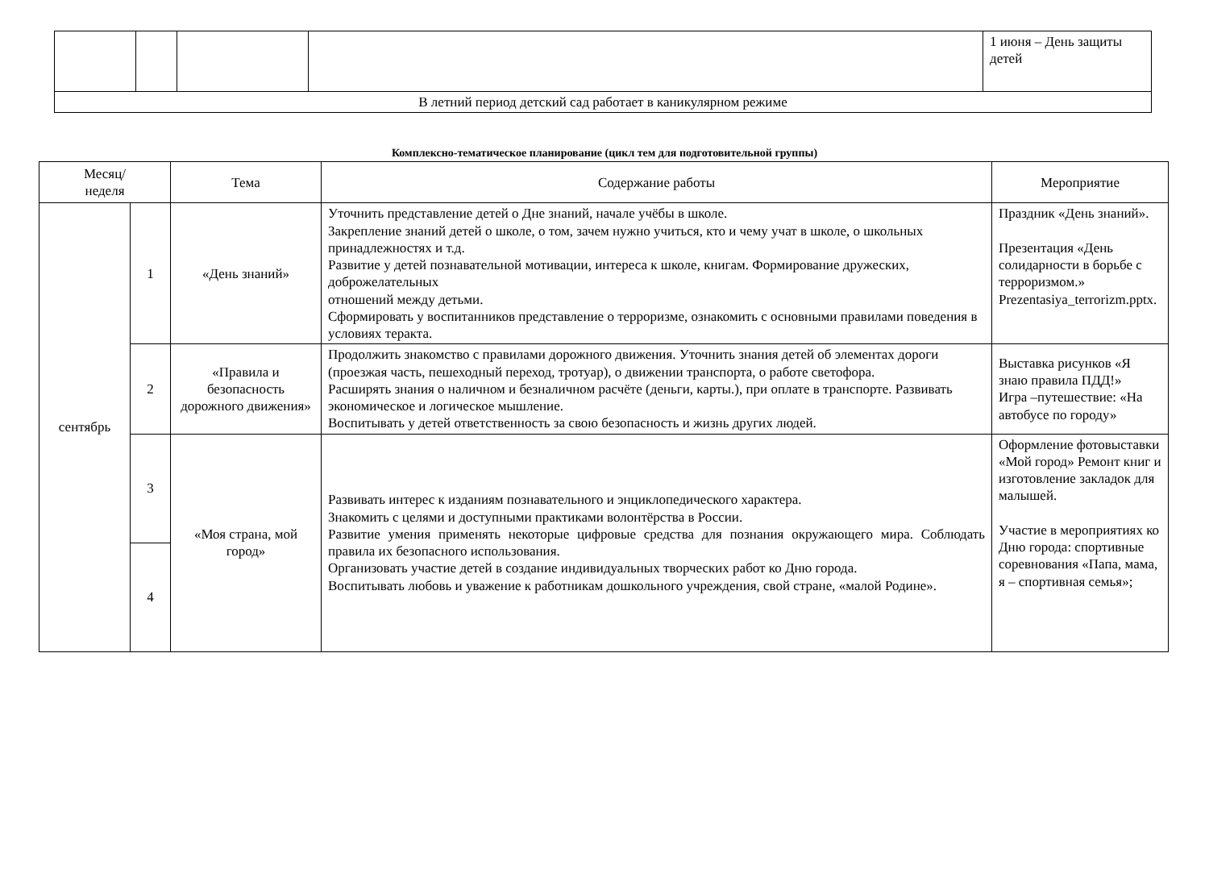| | | | | 1 июня – День защиты детей |
| В летний период детский сад работает в каникулярном режиме | | | | |
Комплексно-тематическое планирование (цикл тем для подготовительной группы)
| Месяц/ неделя | | Тема | Содержание работы | Мероприятие |
| --- | --- | --- | --- | --- |
| сентябрь | 1 | «День знаний» | Уточнить представление детей о Дне знаний, начале учёбы в школе. Закрепление знаний детей о школе, о том, зачем нужно учиться, кто и чему учат в школе, о школьных принадлежностях и т.д. Развитие у детей познавательной мотивации, интереса к школе, книгам. Формирование дружеских, доброжелательных отношений между детьми. Сформировать у воспитанников представление о терроризме, ознакомить с основными правилами поведения в условиях теракта. | Праздник «День знаний». Презентация «День солидарности в борьбе с терроризмом.» Prezentasiya_terrorizm.pptx. |
| | 2 | «Правила и безопасность дорожного движения» | Продолжить знакомство с правилами дорожного движения. Уточнить знания детей об элементах дороги (проезжая часть, пешеходный переход, тротуар), о движении транспорта, о работе светофора. Расширять знания о наличном и безналичном расчёте (деньги, карты.), при оплате в транспорте. Развивать экономическое и логическое мышление. Воспитывать у детей ответственность за свою безопасность и жизнь других людей. | Выставка рисунков «Я знаю правила ПДД!» Игра –путешествие: «На автобусе по городу» |
| | 3 | «Моя страна, мой город» | Развивать интерес к изданиям познавательного и энциклопедического характера. Знакомить с целями и доступными практиками волонтёрства в России. Развитие умения применять некоторые цифровые средства для познания окружающего мира. Соблюдать правила их безопасного использования. Организовать участие детей в создание индивидуальных творческих работ ко Дню города. Воспитывать любовь и уважение к работникам дошкольного учреждения, свой стране, «малой Родине». | Оформление фотовыставки «Мой город» Ремонт книг и изготовление закладок для малышей. Участие в мероприятиях ко Дню города: спортивные соревнования «Папа, мама, я – спортивная семья»; |
| | 4 | | | |